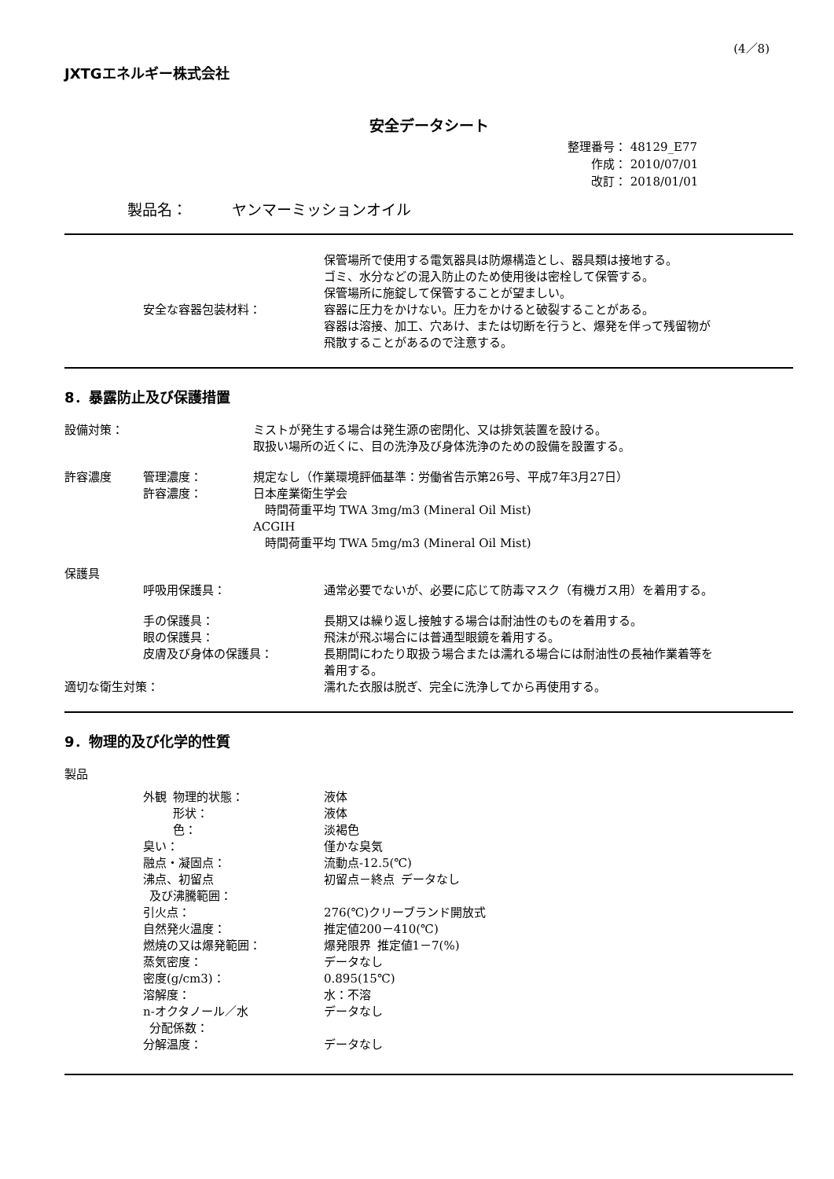(4／8)
JXTGエネルギー株式会社
安全データシート
整理番号： 48129_E77
  作成： 2010/07/01
  改訂： 2018/01/01
製品名：   ヤンマーミッションオイル
安全な容器包装材料：
保管場所で使用する電気器具は防爆構造とし、器具類は接地する。
ゴミ、水分などの混入防止のため使用後は密栓して保管する。
保管場所に施錠して保管することが望ましい。
容器に圧力をかけない。圧力をかけると破裂することがある。
容器は溶接、加工、穴あけ、または切断を行うと、爆発を伴って残留物が
飛散することがあるので注意する。
8．暴露防止及び保護措置
設備対策： ミストが発生する場合は発生源の密閉化、又は排気装置を設ける。
取扱い場所の近くに、目の洗浄及び身体洗浄のための設備を設置する。
許容濃度 管理濃度：
許容濃度：
規定なし（作業環境評価基準：労働省告示第26号、平成7年3月27日）
日本産業衛生学会
 時間荷重平均 TWA 3mg/m3 (Mineral Oil Mist)
ACGIH
 時間荷重平均 TWA 5mg/m3 (Mineral Oil Mist)
保護具
呼吸用保護具： 通常必要でないが、必要に応じて防毒マスク（有機ガス用）を着用する。
手の保護具：
眼の保護具：
皮膚及び身体の保護具：
長期又は繰り返し接触する場合は耐油性のものを着用する。
飛沫が飛ぶ場合には普通型眼鏡を着用する。
長期間にわたり取扱う場合または濡れる場合には耐油性の長袖作業着等を
着用する。
適切な衛生対策： 濡れた衣服は脱ぎ、完全に洗浄してから再使用する。
9．物理的及び化学的性質
製品
外観 物理的状態：
   形状：
   色：
臭い：
融点・凝固点：
沸点、初留点
 及び沸騰範囲：
引火点：
自然発火温度：
燃焼の又は爆発範囲：
蒸気密度：
密度(g/cm3)：
溶解度：
n-オクタノール／水
 分配係数：
分解温度：
液体
液体
淡褐色
僅かな臭気
流動点-12.5(℃)
初留点－終点 データなし
276(℃)クリーブランド開放式
推定値200－410(℃)
爆発限界 推定値1－7(%)
データなし
0.895(15℃)
水：不溶
データなし
データなし